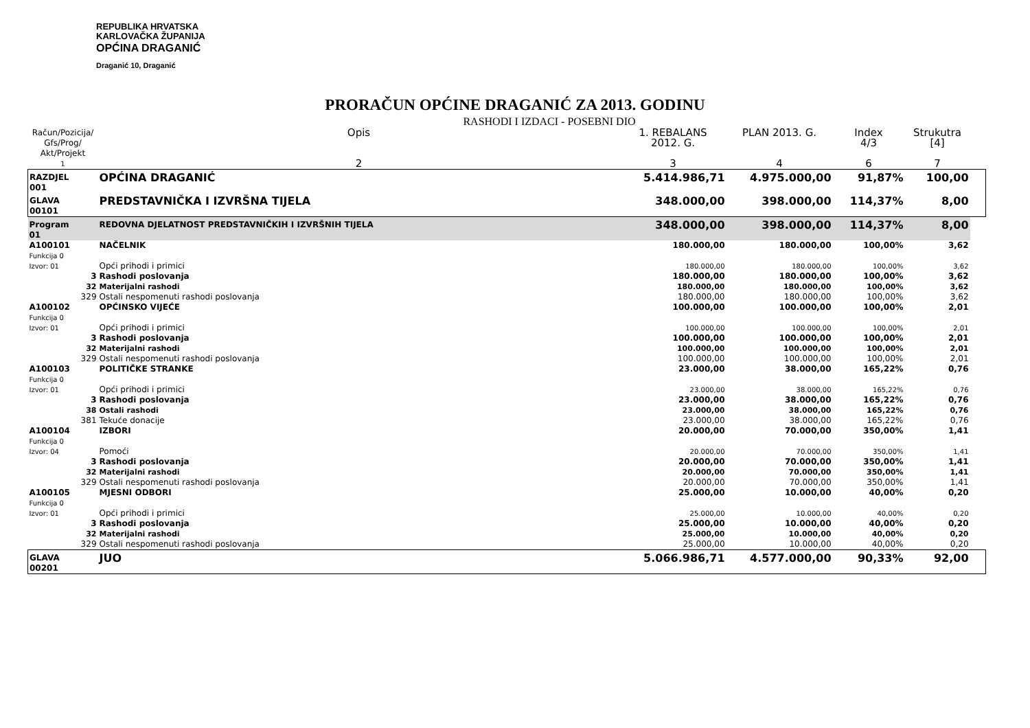REPUBLIKA HRVATSKA
KARLOVAČKA ŽUPANIJA
OPĆINA DRAGANIĆ
Draganić 10, Draganić
PRORAČUN OPĆINE DRAGANIĆ ZA 2013. GODINU
RASHODI I IZDACI - POSEBNI DIO
| Račun/Pozicija/ Gfs/Prog/ Akt/Projekt | | Opis | 1. REBALANS 2012. G. | PLAN 2013. G. | Index 4/3 | Strukutra [4] | |
| --- | --- | --- | --- | --- | --- | --- | --- |
| 1 | | 2 | 3 | 4 | 6 | 7 | |
| RAZDJEL 001 | | OPĆINA DRAGANIĆ | 5.414.986,71 | 4.975.000,00 | 91,87% | 100,00 | |
| GLAVA 00101 | | PREDSTAVNIČKA I IZVRŠNA TIJELA | 348.000,00 | 398.000,00 | 114,37% | 8,00 | |
| Program 01 | | REDOVNA DJELATNOST PREDSTAVNIČKIH I IZVRŠNIH TIJELA | 348.000,00 | 398.000,00 | 114,37% | 8,00 | |
| A100101 Funkcija 0 | | NAČELNIK | 180.000,00 | 180.000,00 | 100,00% | 3,62 | |
| Izvor: 01 | | Opći prihodi i primici | 180.000,00 | 180.000,00 | 100,00% | 3,62 | |
| | 3 | Rashodi poslovanja | 180.000,00 | 180.000,00 | 100,00% | 3,62 | |
| | 32 | Materijalni rashodi | 180.000,00 | 180.000,00 | 100,00% | 3,62 | |
| | 329 | Ostali nespomenuti rashodi poslovanja | 180.000,00 | 180.000,00 | 100,00% | 3,62 | |
| A100102 Funkcija 0 | | OPĆINSKO VIJEĆE | 100.000,00 | 100.000,00 | 100,00% | 2,01 | |
| Izvor: 01 | | Opći prihodi i primici | 100.000,00 | 100.000,00 | 100,00% | 2,01 | |
| | 3 | Rashodi poslovanja | 100.000,00 | 100.000,00 | 100,00% | 2,01 | |
| | 32 | Materijalni rashodi | 100.000,00 | 100.000,00 | 100,00% | 2,01 | |
| | 329 | Ostali nespomenuti rashodi poslovanja | 100.000,00 | 100.000,00 | 100,00% | 2,01 | |
| A100103 Funkcija 0 | | POLITIČKE STRANKE | 23.000,00 | 38.000,00 | 165,22% | 0,76 | |
| Izvor: 01 | | Opći prihodi i primici | 23.000,00 | 38.000,00 | 165,22% | 0,76 | |
| | 3 | Rashodi poslovanja | 23.000,00 | 38.000,00 | 165,22% | 0,76 | |
| | 38 | Ostali rashodi | 23.000,00 | 38.000,00 | 165,22% | 0,76 | |
| | 381 | Tekuće donacije | 23.000,00 | 38.000,00 | 165,22% | 0,76 | |
| A100104 Funkcija 0 | | IZBORI | 20.000,00 | 70.000,00 | 350,00% | 1,41 | |
| Izvor: 04 | | Pomoći | 20.000,00 | 70.000,00 | 350,00% | 1,41 | |
| | 3 | Rashodi poslovanja | 20.000,00 | 70.000,00 | 350,00% | 1,41 | |
| | 32 | Materijalni rashodi | 20.000,00 | 70.000,00 | 350,00% | 1,41 | |
| | 329 | Ostali nespomenuti rashodi poslovanja | 20.000,00 | 70.000,00 | 350,00% | 1,41 | |
| A100105 Funkcija 0 | | MJESNI ODBORI | 25.000,00 | 10.000,00 | 40,00% | 0,20 | |
| Izvor: 01 | | Opći prihodi i primici | 25.000,00 | 10.000,00 | 40,00% | 0,20 | |
| | 3 | Rashodi poslovanja | 25.000,00 | 10.000,00 | 40,00% | 0,20 | |
| | 32 | Materijalni rashodi | 25.000,00 | 10.000,00 | 40,00% | 0,20 | |
| | 329 | Ostali nespomenuti rashodi poslovanja | 25.000,00 | 10.000,00 | 40,00% | 0,20 | |
| GLAVA 00201 | | JUO | 5.066.986,71 | 4.577.000,00 | 90,33% | 92,00 | |